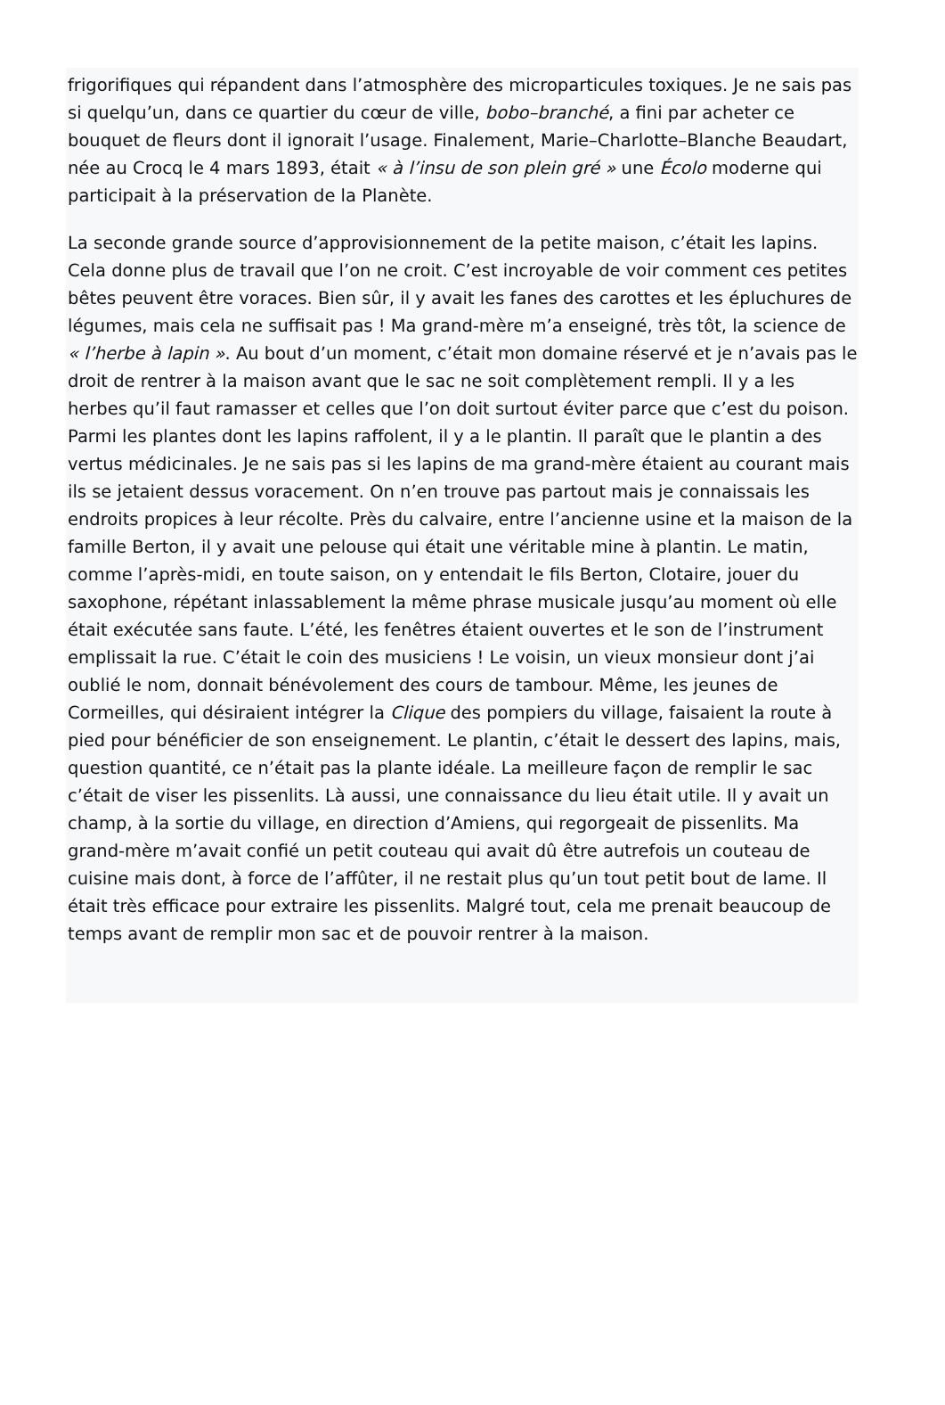frigorifiques qui répandent dans l’atmosphère des microparticules toxiques. Je ne sais pas si quelqu’un, dans ce quartier du cœur de ville, bobo–branché, a fini par acheter ce bouquet de fleurs dont il ignorait l’usage. Finalement, Marie–Charlotte–Blanche Beaudart, née au Crocq le 4 mars 1893, était « à l’insu de son plein gré » une Écolo moderne qui participait à la préservation de la Planète.
La seconde grande source d’approvisionnement de la petite maison, c’était les lapins. Cela donne plus de travail que l’on ne croit. C’est incroyable de voir comment ces petites bêtes peuvent être voraces. Bien sûr, il y avait les fanes des carottes et les épluchures de légumes, mais cela ne suffisait pas ! Ma grand-mère m’a enseigné, très tôt, la science de « l’herbe à lapin ». Au bout d’un moment, c’était mon domaine réservé et je n’avais pas le droit de rentrer à la maison avant que le sac ne soit complètement rempli. Il y a les herbes qu’il faut ramasser et celles que l’on doit surtout éviter parce que c’est du poison. Parmi les plantes dont les lapins raffolent, il y a le plantin. Il paraît que le plantin a des vertus médicinales. Je ne sais pas si les lapins de ma grand-mère étaient au courant mais ils se jetaient dessus voracement. On n’en trouve pas partout mais je connaissais les endroits propices à leur récolte. Près du calvaire, entre l’ancienne usine et la maison de la famille Berton, il y avait une pelouse qui était une véritable mine à plantin. Le matin, comme l’après-midi, en toute saison, on y entendait le fils Berton, Clotaire, jouer du saxophone, répétant inlassablement la même phrase musicale jusqu’au moment où elle était exécutée sans faute. L’été, les fenêtres étaient ouvertes et le son de l’instrument emplissait la rue. C’était le coin des musiciens ! Le voisin, un vieux monsieur dont j’ai oublié le nom, donnait bénévolement des cours de tambour. Même, les jeunes de Cormeilles, qui désiraient intégrer la Clique des pompiers du village, faisaient la route à pied pour bénéficier de son enseignement. Le plantin, c’était le dessert des lapins, mais, question quantité, ce n’était pas la plante idéale. La meilleure façon de remplir le sac c’était de viser les pissenlits. Là aussi, une connaissance du lieu était utile. Il y avait un champ, à la sortie du village, en direction d’Amiens, qui regorgeait de pissenlits. Ma grand-mère m’avait confié un petit couteau qui avait dû être autrefois un couteau de cuisine mais dont, à force de l’affûter, il ne restait plus qu’un tout petit bout de lame. Il était très efficace pour extraire les pissenlits. Malgré tout, cela me prenait beaucoup de temps avant de remplir mon sac et de pouvoir rentrer à la maison.